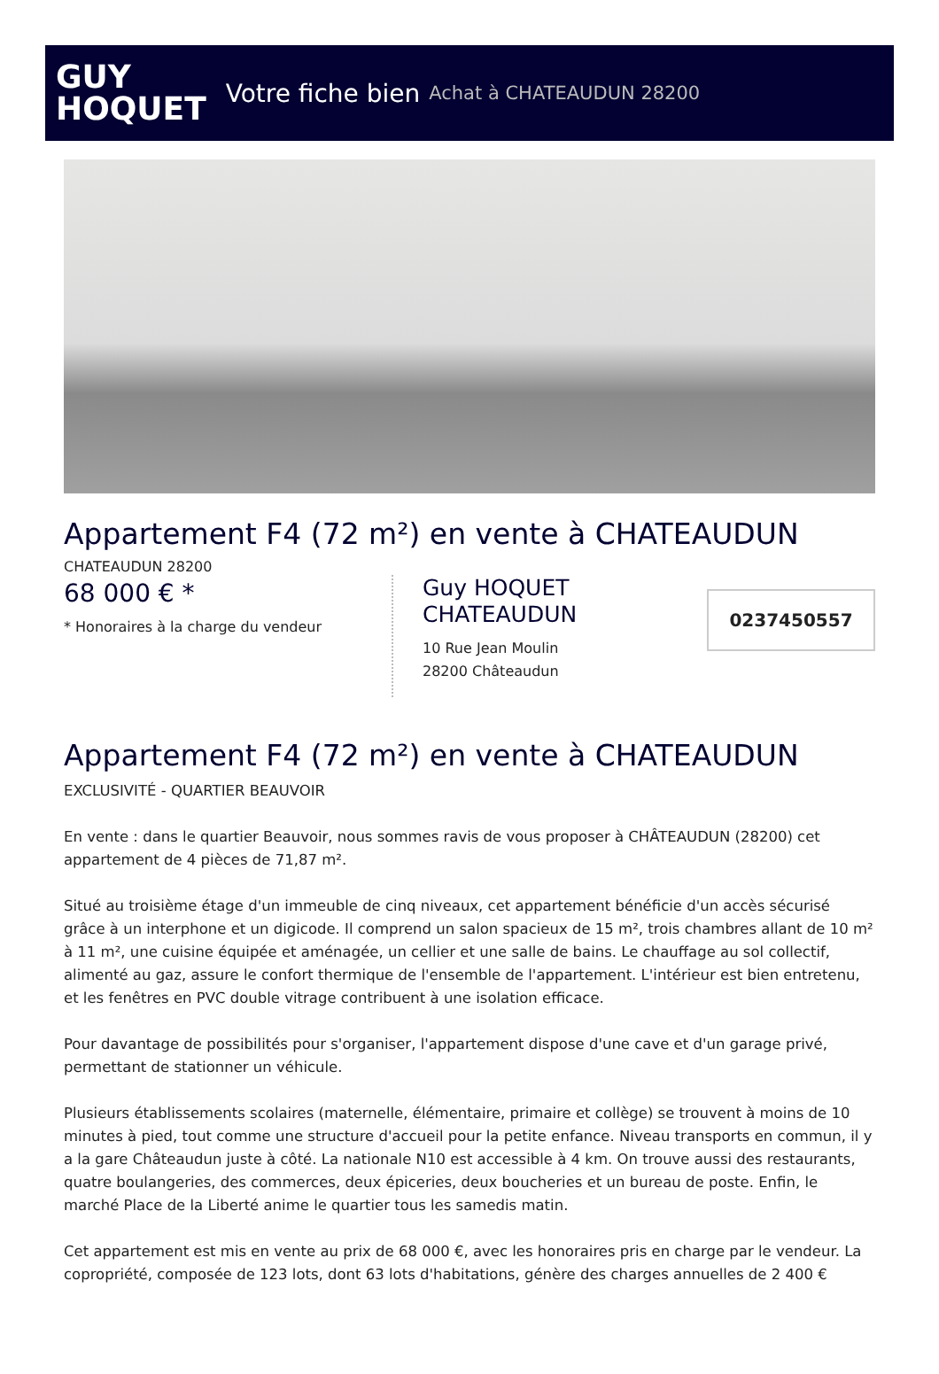GUY
HOQUET
Votre fiche bien Achat à CHATEAUDUN 28200
Appartement F4 (72 m²) en vente à CHATEAUDUN
CHATEAUDUN 28200
68 000 € *
* Honoraires à la charge du vendeur
Guy HOQUET
CHATEAUDUN
10 Rue Jean Moulin
28200 Châteaudun
0237450557
Appartement F4 (72 m²) en vente à CHATEAUDUN
EXCLUSIVITÉ - QUARTIER BEAUVOIR
En vente : dans le quartier Beauvoir, nous sommes ravis de vous proposer à CHÂTEAUDUN (28200) cet appartement de 4 pièces de 71,87 m².
Situé au troisième étage d'un immeuble de cinq niveaux, cet appartement bénéficie d'un accès sécurisé grâce à un interphone et un digicode. Il comprend un salon spacieux de 15 m², trois chambres allant de 10 m² à 11 m², une cuisine équipée et aménagée, un cellier et une salle de bains. Le chauffage au sol collectif, alimenté au gaz, assure le confort thermique de l'ensemble de l'appartement. L'intérieur est bien entretenu, et les fenêtres en PVC double vitrage contribuent à une isolation efficace.
Pour davantage de possibilités pour s'organiser, l'appartement dispose d'une cave et d'un garage privé, permettant de stationner un véhicule.
Plusieurs établissements scolaires (maternelle, élémentaire, primaire et collège) se trouvent à moins de 10 minutes à pied, tout comme une structure d'accueil pour la petite enfance. Niveau transports en commun, il y a la gare Châteaudun juste à côté. La nationale N10 est accessible à 4 km. On trouve aussi des restaurants, quatre boulangeries, des commerces, deux épiceries, deux boucheries et un bureau de poste. Enfin, le marché Place de la Liberté anime le quartier tous les samedis matin.
Cet appartement est mis en vente au prix de 68 000 €, avec les honoraires pris en charge par le vendeur. La copropriété, composée de 123 lots, dont 63 lots d'habitations, génère des charges annuelles de 2 400 €